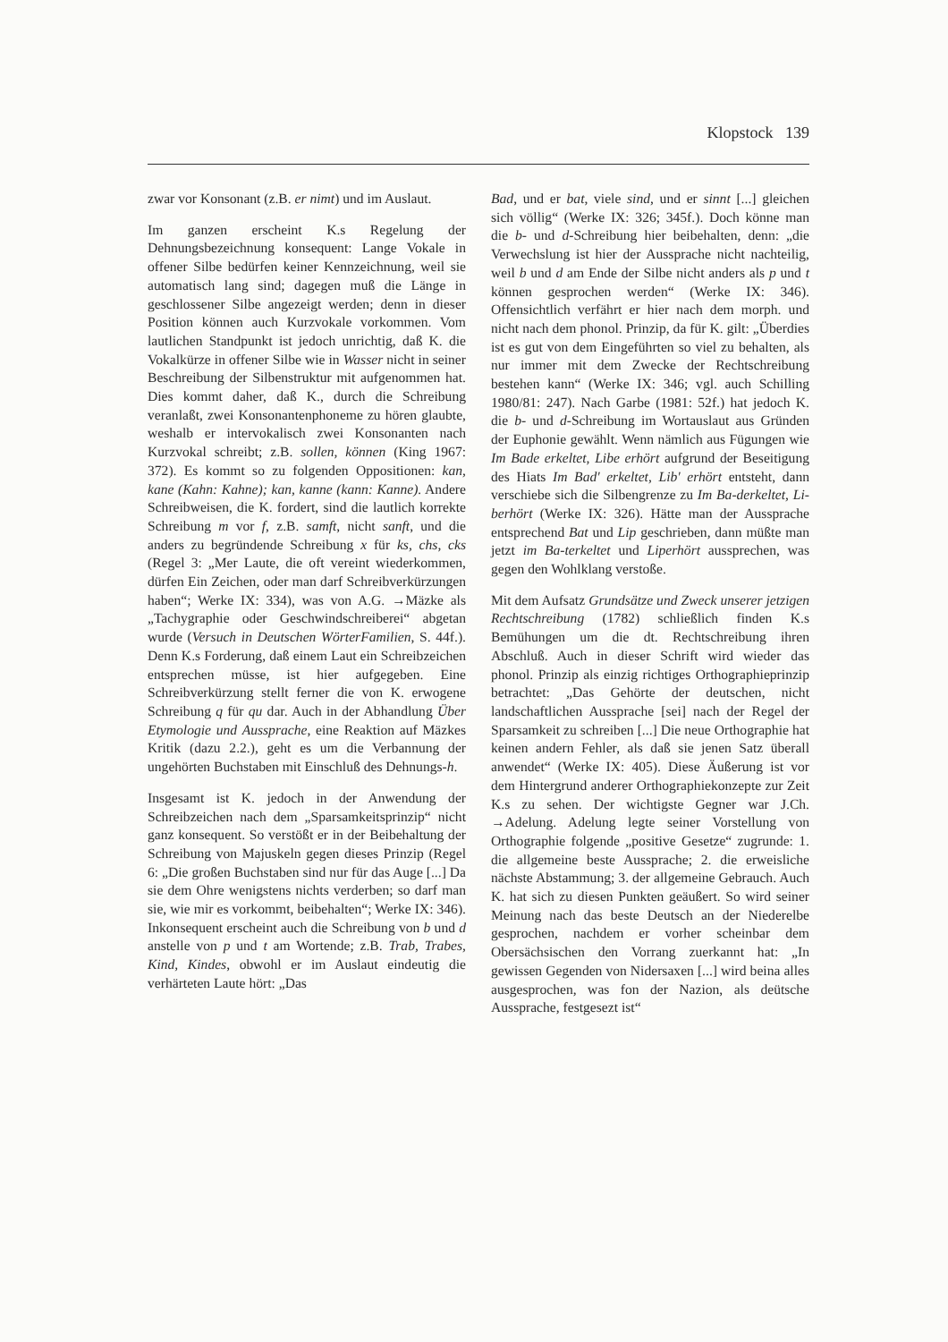Klopstock 139
zwar vor Konsonant (z.B. er nimt) und im Auslaut.
Im ganzen erscheint K.s Regelung der Dehnungsbezeichnung konsequent: Lange Vokale in offener Silbe bedürfen keiner Kennzeichnung, weil sie automatisch lang sind; dagegen muß die Länge in geschlossener Silbe angezeigt werden; denn in dieser Position können auch Kurzvokale vorkommen. Vom lautlichen Standpunkt ist jedoch unrichtig, daß K. die Vokalkürze in offener Silbe wie in Wasser nicht in seiner Beschreibung der Silbenstruktur mit aufgenommen hat. Dies kommt daher, daß K., durch die Schreibung veranlaßt, zwei Konsonantenphoneme zu hören glaubte, weshalb er intervokalisch zwei Konsonanten nach Kurzvokal schreibt; z.B. sollen, können (King 1967: 372). Es kommt so zu folgenden Oppositionen: kan, kane (Kahn: Kahne); kan, kanne (kann: Kanne). Andere Schreibweisen, die K. fordert, sind die lautlich korrekte Schreibung m vor f, z.B. samft, nicht sanft, und die anders zu begründende Schreibung x für ks, chs, cks (Regel 3: „Mer Laute, die oft vereint wiederkommen, dürfen Ein Zeichen, oder man darf Schreibverkürzungen haben“; Werke IX: 334), was von A.G. →Mäzke als „Tachygraphie oder Geschwindschreiberei“ abgetan wurde (Versuch in Deutschen WörterFamilien, S. 44f.). Denn K.s Forderung, daß einem Laut ein Schreibzeichen entsprechen müsse, ist hier aufgegeben. Eine Schreibverkürzung stellt ferner die von K. erwogene Schreibung q für qu dar. Auch in der Abhandlung Über Etymologie und Aussprache, eine Reaktion auf Mäzkes Kritik (dazu 2.2.), geht es um die Verbannung der ungehörten Buchstaben mit Einschluß des Dehnungs-h.
Insgesamt ist K. jedoch in der Anwendung der Schreibzeichen nach dem „Sparsamkeitsprinzip“ nicht ganz konsequent. So verstößt er in der Beibehaltung der Schreibung von Majuskeln gegen dieses Prinzip (Regel 6: „Die großen Buchstaben sind nur für das Auge [...] Da sie dem Ohre wenigstens nichts verderben; so darf man sie, wie mir es vorkommt, beibehalten“; Werke IX: 346). Inkonsequent erscheint auch die Schreibung von b und d anstelle von p und t am Wortende; z.B. Trab, Trabes, Kind, Kindes, obwohl er im Auslaut eindeutig die verhärteten Laute hört: „Das
Bad, und er bat, viele sind, und er sinnt [...] gleichen sich völlig“ (Werke IX: 326; 345f.). Doch könne man die b- und d-Schreibung hier beibehalten, denn: „die Verwechslung ist hier der Aussprache nicht nachteilig, weil b und d am Ende der Silbe nicht anders als p und t können gesprochen werden“ (Werke IX: 346). Offensichtlich verfährt er hier nach dem morph. und nicht nach dem phonol. Prinzip, da für K. gilt: „Überdies ist es gut von dem Eingeführten so viel zu behalten, als nur immer mit dem Zwecke der Rechtschreibung bestehen kann“ (Werke IX: 346; vgl. auch Schilling 1980/81: 247). Nach Garbe (1981: 52f.) hat jedoch K. die b- und d-Schreibung im Wortauslaut aus Gründen der Euphonie gewählt. Wenn nämlich aus Fügungen wie Im Bade erkeltet, Libe erhört aufgrund der Beseitigung des Hiats Im Bad' erkeltet, Lib' erhört entsteht, dann verschiebe sich die Silbengrenze zu Im Ba-derkeltet, Li-berhört (Werke IX: 326). Hätte man der Aussprache entsprechend Bat und Lip geschrieben, dann müßte man jetzt im Ba-terkeltet und Liperhört aussprechen, was gegen den Wohlklang verstoße.
Mit dem Aufsatz Grundsätze und Zweck unserer jetzigen Rechtschreibung (1782) schließlich finden K.s Bemühungen um die dt. Rechtschreibung ihren Abschluß. Auch in dieser Schrift wird wieder das phonol. Prinzip als einzig richtiges Orthographieprinzip betrachtet: „Das Gehörte der deutschen, nicht landschaftlichen Aussprache [sei] nach der Regel der Sparsamkeit zu schreiben [...] Die neue Orthographie hat keinen andern Fehler, als daß sie jenen Satz überall anwendet“ (Werke IX: 405). Diese Äußerung ist vor dem Hintergrund anderer Orthographiekonzepte zur Zeit K.s zu sehen. Der wichtigste Gegner war J.Ch. →Adelung. Adelung legte seiner Vorstellung von Orthographie folgende „positive Gesetze“ zugrunde: 1. die allgemeine beste Aussprache; 2. die erweisliche nächste Abstammung; 3. der allgemeine Gebrauch. Auch K. hat sich zu diesen Punkten geäußert. So wird seiner Meinung nach das beste Deutsch an der Niederelbe gesprochen, nachdem er vorher scheinbar dem Obersächsischen den Vorrang zuerkannt hat: „In gewissen Gegenden von Nidersaxen [...] wird beina alles ausgesprochen, was fon der Nazion, als deütsche Aussprache, festgesezt ist“